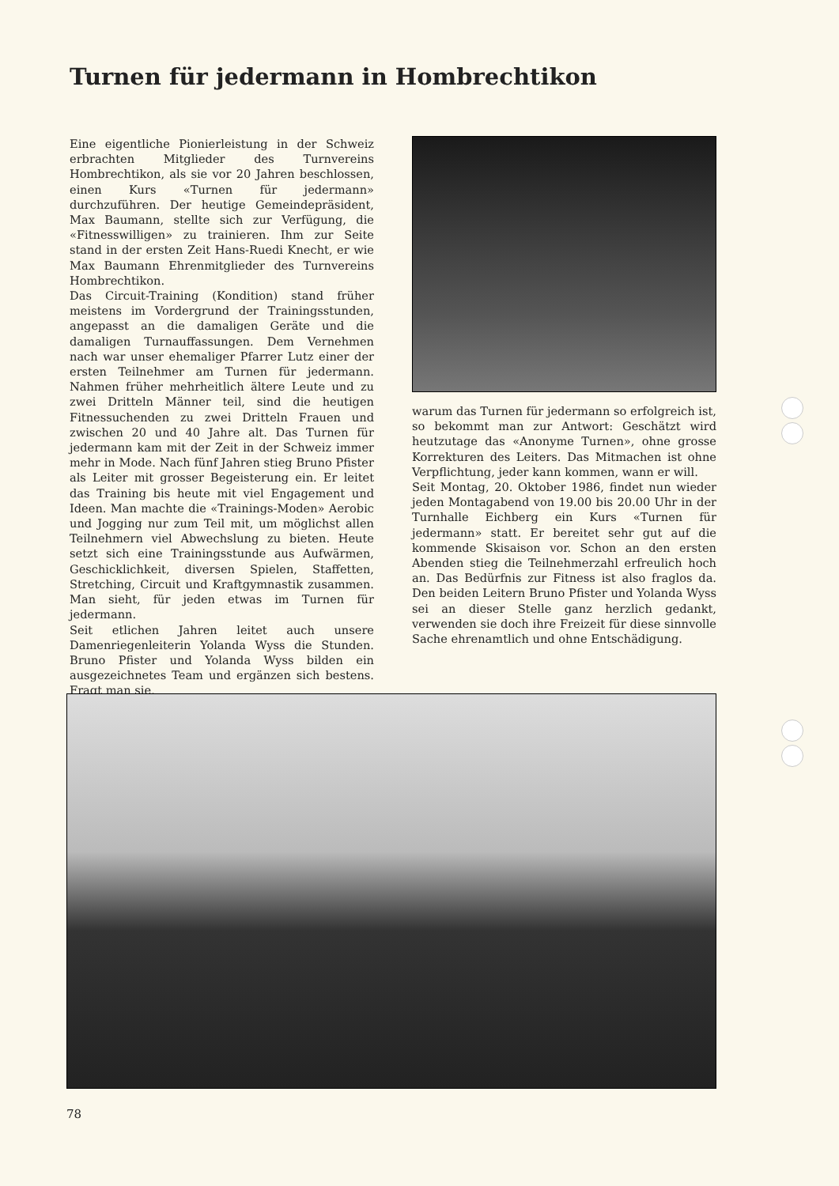Turnen für jedermann in Hombrechtikon
Eine eigentliche Pionierleistung in der Schweiz erbrachten Mitglieder des Turnvereins Hombrechtikon, als sie vor 20 Jahren beschlossen, einen Kurs «Turnen für jedermann» durchzuführen. Der heutige Gemeindepräsident, Max Baumann, stellte sich zur Verfügung, die «Fitnesswilligen» zu trainieren. Ihm zur Seite stand in der ersten Zeit Hans-Ruedi Knecht, er wie Max Baumann Ehrenmitglieder des Turnvereins Hombrechtikon.
Das Circuit-Training (Kondition) stand früher meistens im Vordergrund der Trainingsstunden, angepasst an die damaligen Geräte und die damaligen Turnauffassungen. Dem Vernehmen nach war unser ehemaliger Pfarrer Lutz einer der ersten Teilnehmer am Turnen für jedermann. Nahmen früher mehrheitlich ältere Leute und zu zwei Dritteln Männer teil, sind die heutigen Fitnessuchenden zu zwei Dritteln Frauen und zwischen 20 und 40 Jahre alt. Das Turnen für jedermann kam mit der Zeit in der Schweiz immer mehr in Mode. Nach fünf Jahren stieg Bruno Pfister als Leiter mit grosser Begeisterung ein. Er leitet das Training bis heute mit viel Engagement und Ideen. Man machte die «Trainings-Moden» Aerobic und Jogging nur zum Teil mit, um möglichst allen Teilnehmern viel Abwechslung zu bieten. Heute setzt sich eine Trainingsstunde aus Aufwärmen, Geschicklichkeit, diversen Spielen, Staffetten, Stretching, Circuit und Kraftgymnastik zusammen. Man sieht, für jeden etwas im Turnen für jedermann.
Seit etlichen Jahren leitet auch unsere Damenriegenleiterin Yolanda Wyss die Stunden. Bruno Pfister und Yolanda Wyss bilden ein ausgezeichnetes Team und ergänzen sich bestens. Fragt man sie,
warum das Turnen für jedermann so erfolgreich ist, so bekommt man zur Antwort: Geschätzt wird heutzutage das «Anonyme Turnen», ohne grosse Korrekturen des Leiters. Das Mitmachen ist ohne Verpflichtung, jeder kann kommen, wann er will.
Seit Montag, 20. Oktober 1986, findet nun wieder jeden Montagabend von 19.00 bis 20.00 Uhr in der Turnhalle Eichberg ein Kurs «Turnen für jedermann» statt. Er bereitet sehr gut auf die kommende Skisaison vor. Schon an den ersten Abenden stieg die Teilnehmerzahl erfreulich hoch an. Das Bedürfnis zur Fitness ist also fraglos da. Den beiden Leitern Bruno Pfister und Yolanda Wyss sei an dieser Stelle ganz herzlich gedankt, verwenden sie doch ihre Freizeit für diese sinnvolle Sache ehrenamtlich und ohne Entschädigung.
78